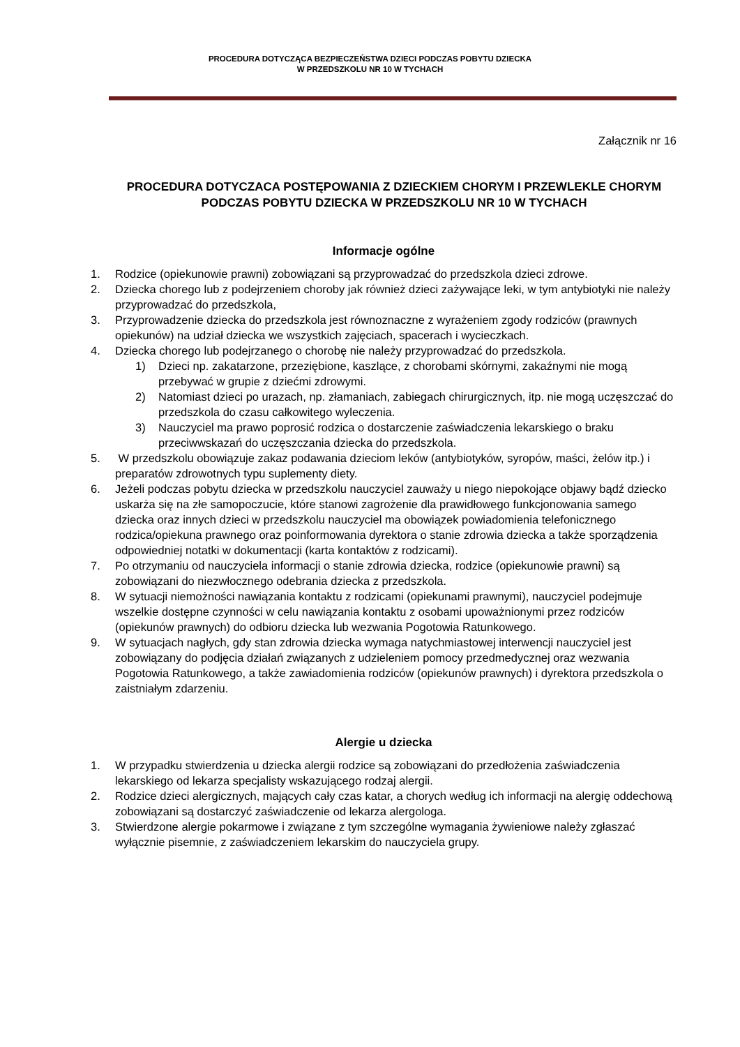PROCEDURA DOTYCZĄCA BEZPIECZEŃSTWA DZIECI PODCZAS POBYTU DZIECKA
W PRZEDSZKOLU NR 10 W TYCHACH
Załącznik nr 16
PROCEDURA DOTYCZACA POSTĘPOWANIA Z DZIECKIEM CHORYM I PRZEWLEKLE CHORYM PODCZAS POBYTU DZIECKA W PRZEDSZKOLU NR 10 W TYCHACH
Informacje ogólne
1. Rodzice (opiekunowie prawni) zobowiązani są przyprowadzać do przedszkola dzieci zdrowe.
2. Dziecka chorego lub z podejrzeniem choroby jak również dzieci zażywające leki, w tym antybiotyki nie należy przyprowadzać do przedszkola,
3. Przyprowadzenie dziecka do przedszkola jest równoznaczne z wyrażeniem zgody rodziców (prawnych opiekunów) na udział dziecka we wszystkich zajęciach, spacerach i wycieczkach.
4. Dziecka chorego lub podejrzanego o chorobę nie należy przyprowadzać do przedszkola.
1) Dzieci np. zakatarzone, przeziębione, kaszlące, z chorobami skórnymi, zakaźnymi nie mogą przebywać w grupie z dziećmi zdrowymi.
2) Natomiast dzieci po urazach, np. złamaniach, zabiegach chirurgicznych, itp. nie mogą uczęszczać do przedszkola do czasu całkowitego wyleczenia.
3) Nauczyciel ma prawo poprosić rodzica o dostarczenie zaświadczenia lekarskiego o braku przeciwwskazań do uczęszczania dziecka do przedszkola.
5. W przedszkolu obowiązuje zakaz podawania dzieciom leków (antybiotyków, syropów, maści, żelów itp.) i preparatów zdrowotnych typu suplementy diety.
6. Jeżeli podczas pobytu dziecka w przedszkolu nauczyciel zauważy u niego niepokojące objawy bądź dziecko uskarża się na złe samopoczucie, które stanowi zagrożenie dla prawidłowego funkcjonowania samego dziecka oraz innych dzieci w przedszkolu nauczyciel ma obowiązek powiadomienia telefonicznego rodzica/opiekuna prawnego oraz poinformowania dyrektora o stanie zdrowia dziecka a także sporządzenia odpowiedniej notatki w dokumentacji (karta kontaktów z rodzicami).
7. Po otrzymaniu od nauczyciela informacji o stanie zdrowia dziecka, rodzice (opiekunowie prawni) są zobowiązani do niezwłocznego odebrania dziecka z przedszkola.
8. W sytuacji niemożności nawiązania kontaktu z rodzicami (opiekunami prawnymi), nauczyciel podejmuje wszelkie dostępne czynności w celu nawiązania kontaktu z osobami upoważnionymi przez rodziców (opiekunów prawnych) do odbioru dziecka lub wezwania Pogotowia Ratunkowego.
9. W sytuacjach nagłych, gdy stan zdrowia dziecka wymaga natychmiastowej interwencji nauczyciel jest zobowiązany do podjęcia działań związanych z udzieleniem pomocy przedmedycznej oraz wezwania Pogotowia Ratunkowego, a także zawiadomienia rodziców (opiekunów prawnych) i dyrektora przedszkola o zaistniałym zdarzeniu.
Alergie u dziecka
1. W przypadku stwierdzenia u dziecka alergii rodzice są zobowiązani do przedłożenia zaświadczenia lekarskiego od lekarza specjalisty wskazującego rodzaj alergii.
2. Rodzice dzieci alergicznych, mających cały czas katar, a chorych według ich informacji na alergię oddechową zobowiązani są dostarczyć zaświadczenie od lekarza alergologa.
3. Stwierdzone alergie pokarmowe i związane z tym szczególne wymagania żywieniowe należy zgłaszać wyłącznie pisemnie, z zaświadczeniem lekarskim do nauczyciela grupy.